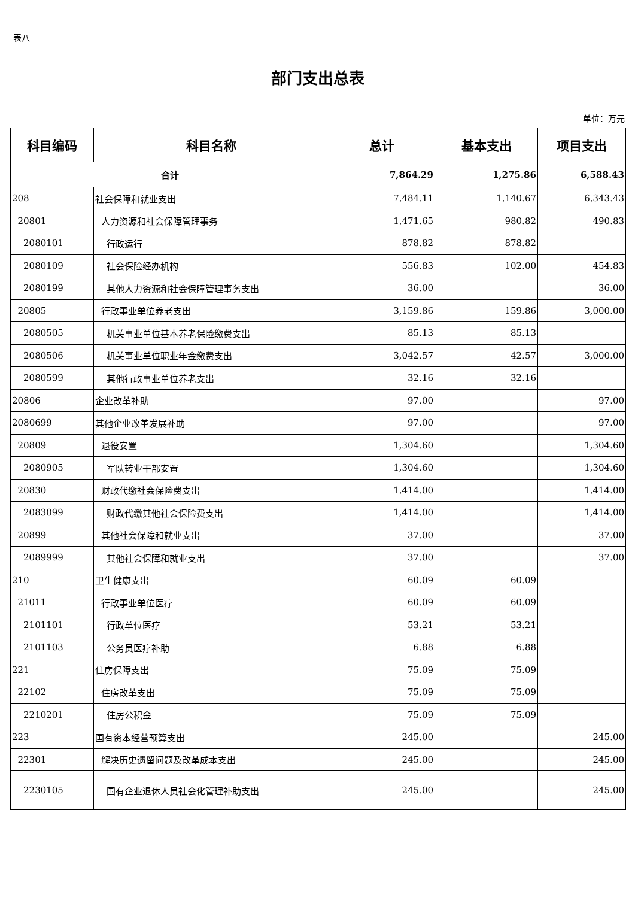表八
部门支出总表
单位：万元
| 科目编码 | 科目名称 | 总计 | 基本支出 | 项目支出 |
| --- | --- | --- | --- | --- |
| 合计 | | 7,864.29 | 1,275.86 | 6,588.43 |
| 208 | 社会保障和就业支出 | 7,484.11 | 1,140.67 | 6,343.43 |
| 20801 | 人力资源和社会保障管理事务 | 1,471.65 | 980.82 | 490.83 |
| 2080101 | 行政运行 | 878.82 | 878.82 | |
| 2080109 | 社会保险经办机构 | 556.83 | 102.00 | 454.83 |
| 2080199 | 其他人力资源和社会保障管理事务支出 | 36.00 | | 36.00 |
| 20805 | 行政事业单位养老支出 | 3,159.86 | 159.86 | 3,000.00 |
| 2080505 | 机关事业单位基本养老保险缴费支出 | 85.13 | 85.13 | |
| 2080506 | 机关事业单位职业年金缴费支出 | 3,042.57 | 42.57 | 3,000.00 |
| 2080599 | 其他行政事业单位养老支出 | 32.16 | 32.16 | |
| 20806 | 企业改革补助 | 97.00 | | 97.00 |
| 2080699 | 其他企业改革发展补助 | 97.00 | | 97.00 |
| 20809 | 退役安置 | 1,304.60 | | 1,304.60 |
| 2080905 | 军队转业干部安置 | 1,304.60 | | 1,304.60 |
| 20830 | 财政代缴社会保险费支出 | 1,414.00 | | 1,414.00 |
| 2083099 | 财政代缴其他社会保险费支出 | 1,414.00 | | 1,414.00 |
| 20899 | 其他社会保障和就业支出 | 37.00 | | 37.00 |
| 2089999 | 其他社会保障和就业支出 | 37.00 | | 37.00 |
| 210 | 卫生健康支出 | 60.09 | 60.09 | |
| 21011 | 行政事业单位医疗 | 60.09 | 60.09 | |
| 2101101 | 行政单位医疗 | 53.21 | 53.21 | |
| 2101103 | 公务员医疗补助 | 6.88 | 6.88 | |
| 221 | 住房保障支出 | 75.09 | 75.09 | |
| 22102 | 住房改革支出 | 75.09 | 75.09 | |
| 2210201 | 住房公积金 | 75.09 | 75.09 | |
| 223 | 国有资本经营预算支出 | 245.00 | | 245.00 |
| 22301 | 解决历史遗留问题及改革成本支出 | 245.00 | | 245.00 |
| 2230105 | 国有企业退休人员社会化管理补助支出 | 245.00 | | 245.00 |